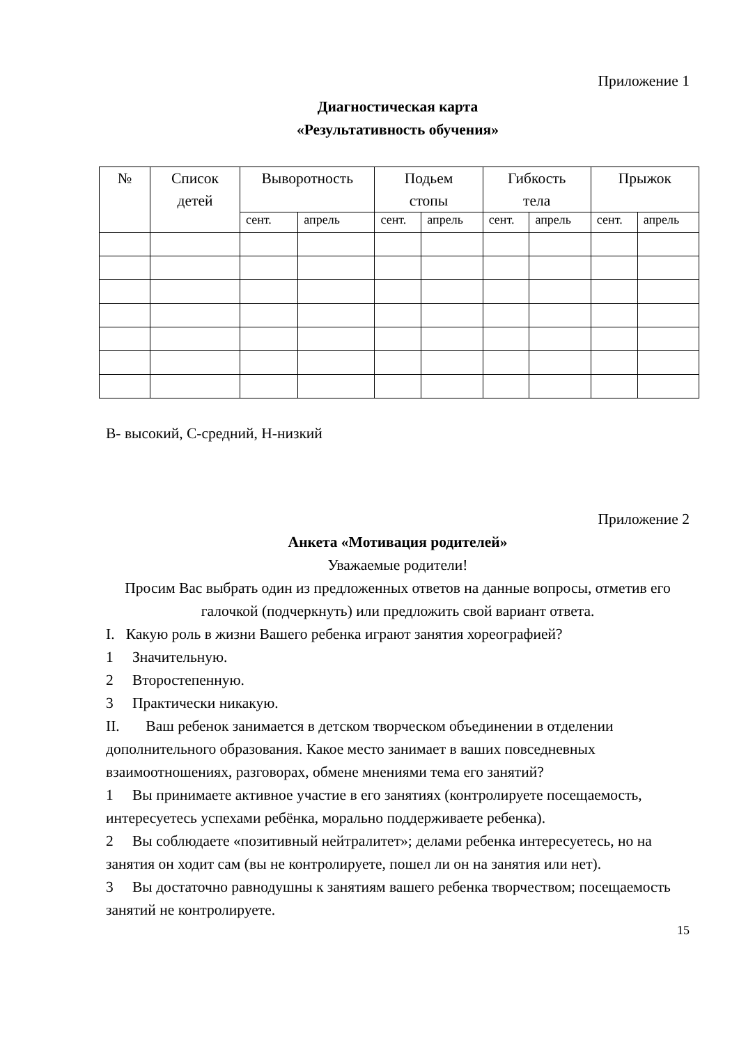Приложение 1
Диагностическая карта
«Результативность обучения»
| № | Список детей | Выворотность | | Подьем стопы | | Гибкость тела | | Прыжок | |
| --- | --- | --- | --- | --- | --- | --- | --- | --- | --- |
| | | сент. | апрель | сент. | апрель | сент. | апрель | сент. | апрель |
В- высокий, С-средний, Н-низкий
Приложение 2
Анкета «Мотивация родителей»
Уважаемые родители!
Просим Вас выбрать один из предложенных ответов на данные вопросы, отметив его галочкой (подчеркнуть) или предложить свой вариант ответа.
I. Какую роль в жизни Вашего ребенка играют занятия хореографией?
1 Значительную.
2 Второстепенную.
3 Практически никакую.
II. Ваш ребенок занимается в детском творческом объединении в отделении дополнительного образования. Какое место занимает в ваших повседневных взаимоотношениях, разговорах, обмене мнениями тема его занятий?
1 Вы принимаете активное участие в его занятиях (контролируете посещаемость, интересуетесь успехами ребёнка, морально поддерживаете ребенка).
2 Вы соблюдаете «позитивный нейтралитет»; делами ребенка интересуетесь, но на занятия он ходит сам (вы не контролируете, пошел ли он на занятия или нет).
3 Вы достаточно равнодушны к занятиям вашего ребенка творчеством; посещаемость занятий не контролируете.
15